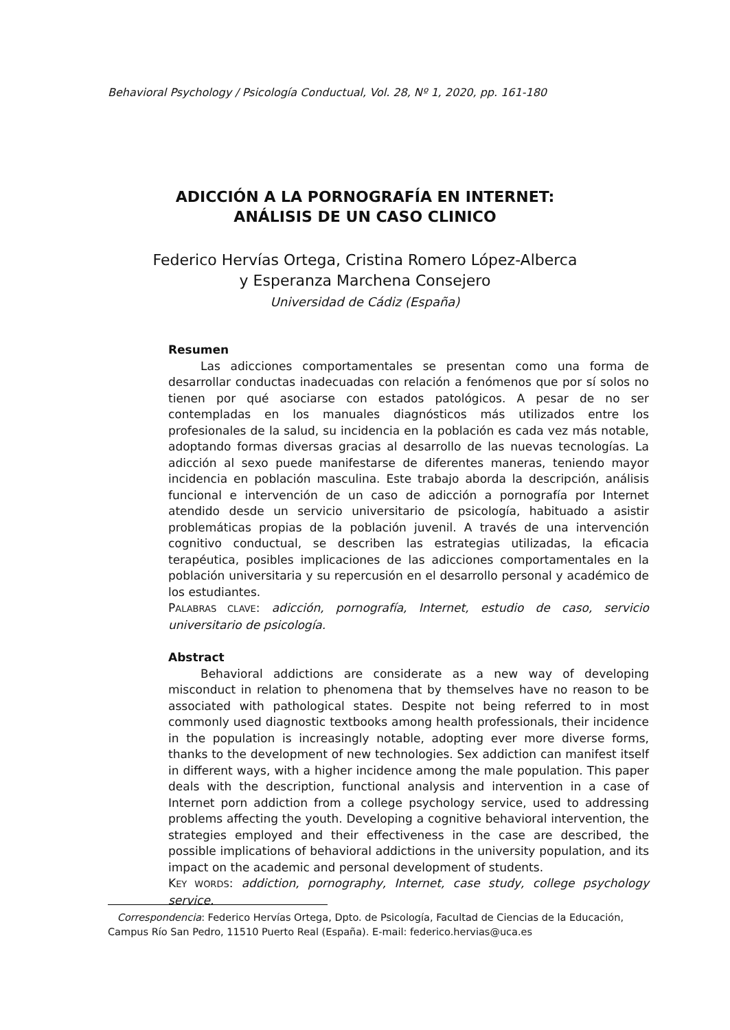Behavioral Psychology / Psicología Conductual, Vol. 28, Nº 1, 2020, pp. 161-180
ADICCIÓN A LA PORNOGRAFÍA EN INTERNET:
ANÁLISIS DE UN CASO CLINICO
Federico Hervías Ortega, Cristina Romero López-Alberca
y Esperanza Marchena Consejero
Universidad de Cádiz (España)
Resumen
Las adicciones comportamentales se presentan como una forma de desarrollar conductas inadecuadas con relación a fenómenos que por sí solos no tienen por qué asociarse con estados patológicos. A pesar de no ser contempladas en los manuales diagnósticos más utilizados entre los profesionales de la salud, su incidencia en la población es cada vez más notable, adoptando formas diversas gracias al desarrollo de las nuevas tecnologías. La adicción al sexo puede manifestarse de diferentes maneras, teniendo mayor incidencia en población masculina. Este trabajo aborda la descripción, análisis funcional e intervención de un caso de adicción a pornografía por Internet atendido desde un servicio universitario de psicología, habituado a asistir problemáticas propias de la población juvenil. A través de una intervención cognitivo conductual, se describen las estrategias utilizadas, la eficacia terapéutica, posibles implicaciones de las adicciones comportamentales en la población universitaria y su repercusión en el desarrollo personal y académico de los estudiantes.
PALABRAS CLAVE: adicción, pornografía, Internet, estudio de caso, servicio universitario de psicología.
Abstract
Behavioral addictions are considerate as a new way of developing misconduct in relation to phenomena that by themselves have no reason to be associated with pathological states. Despite not being referred to in most commonly used diagnostic textbooks among health professionals, their incidence in the population is increasingly notable, adopting ever more diverse forms, thanks to the development of new technologies. Sex addiction can manifest itself in different ways, with a higher incidence among the male population. This paper deals with the description, functional analysis and intervention in a case of Internet porn addiction from a college psychology service, used to addressing problems affecting the youth. Developing a cognitive behavioral intervention, the strategies employed and their effectiveness in the case are described, the possible implications of behavioral addictions in the university population, and its impact on the academic and personal development of students.
KEY WORDS: addiction, pornography, Internet, case study, college psychology service.
Correspondencia: Federico Hervías Ortega, Dpto. de Psicología, Facultad de Ciencias de la Educación, Campus Río San Pedro, 11510 Puerto Real (España). E-mail: federico.hervias@uca.es